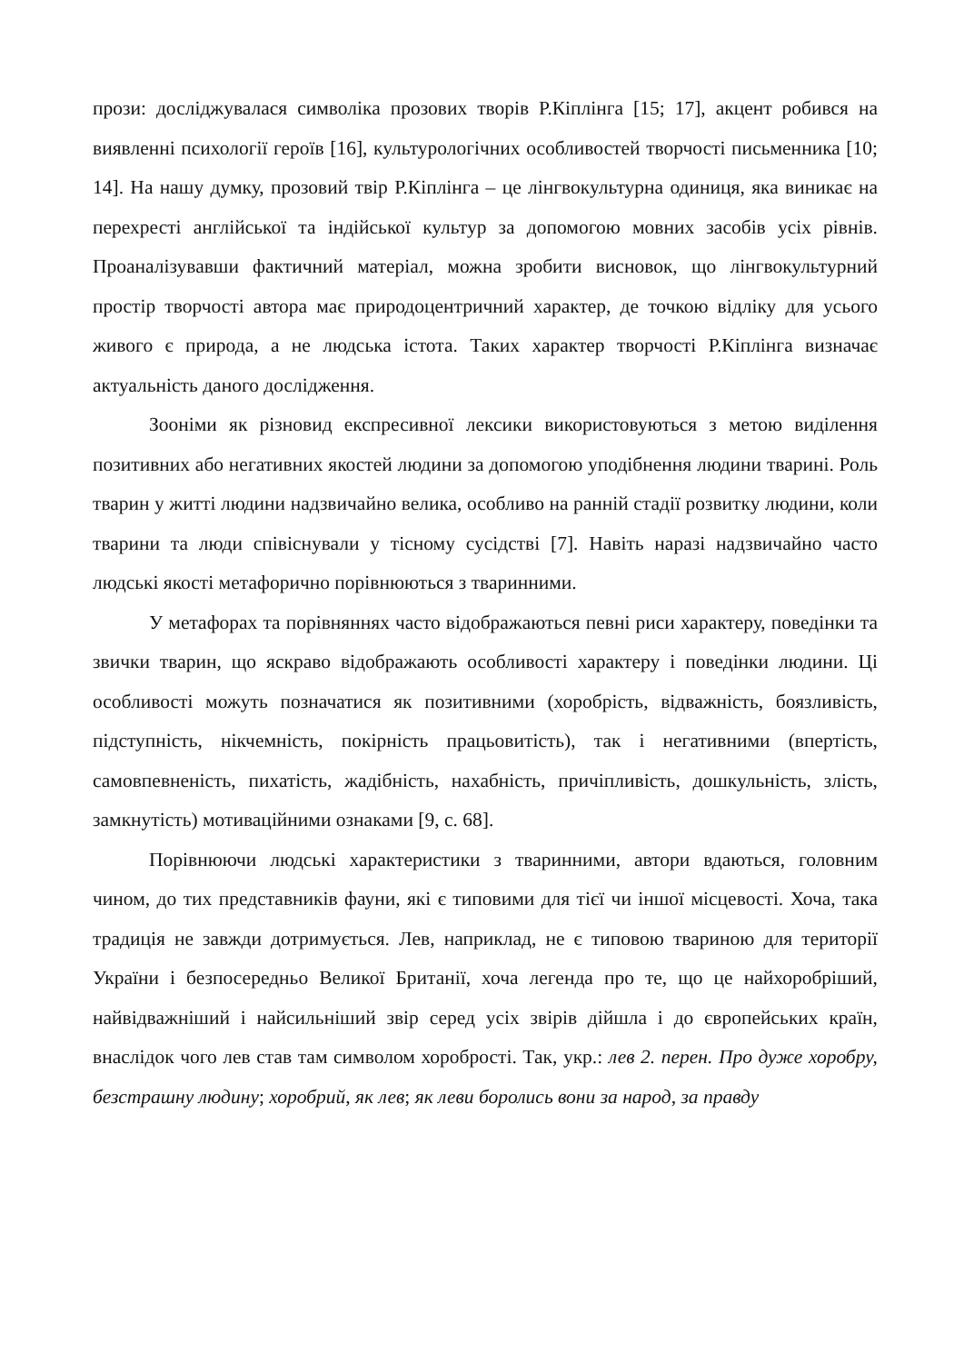прози: досліджувалася символіка прозових творів Р.Кіплінга [15; 17], акцент робився на виявленні психології героїв [16], культурологічних особливостей творчості письменника [10; 14]. На нашу думку, прозовий твір Р.Кіплінга – це лінгвокультурна одиниця, яка виникає на перехресті англійської та індійської культур за допомогою мовних засобів усіх рівнів. Проаналізувавши фактичний матеріал, можна зробити висновок, що лінгвокультурний простір творчості автора має природоцентричний характер, де точкою відліку для усього живого є природа, а не людська істота. Таких характер творчості Р.Кіплінга визначає актуальність даного дослідження.
Зооніми як різновид експресивної лексики використовуються з метою виділення позитивних або негативних якостей людини за допомогою уподібнення людини тварині. Роль тварин у житті людини надзвичайно велика, особливо на ранній стадії розвитку людини, коли тварини та люди співіснували у тісному сусідстві [7]. Навіть наразі надзвичайно часто людські якості метафорично порівнюються з тваринними.
У метафорах та порівняннях часто відображаються певні риси характеру, поведінки та звички тварин, що яскраво відображають особливості характеру і поведінки людини. Ці особливості можуть позначатися як позитивними (хоробрість, відважність, боязливість, підступність, нікчемність, покірність працьовитість), так і негативними (впертість, самовпевненість, пихатість, жадібність, нахабність, причіпливість, дошкульність, злість, замкнутість) мотиваційними ознаками [9, с. 68].
Порівнюючи людські характеристики з тваринними, автори вдаються, головним чином, до тих представників фауни, які є типовими для тієї чи іншої місцевості. Хоча, така традиція не завжди дотримується. Лев, наприклад, не є типовою твариною для території України і безпосередньо Великої Британії, хоча легенда про те, що це найхоробріший, найвідважніший і найсильніший звір серед усіх звірів дійшла і до європейських країн, внаслідок чого лев став там символом хоробрості. Так, укр.: лев 2. перен. Про дуже хоробру, безстрашну людину; хоробрий, як лев; як леви боролись вони за народ, за правду